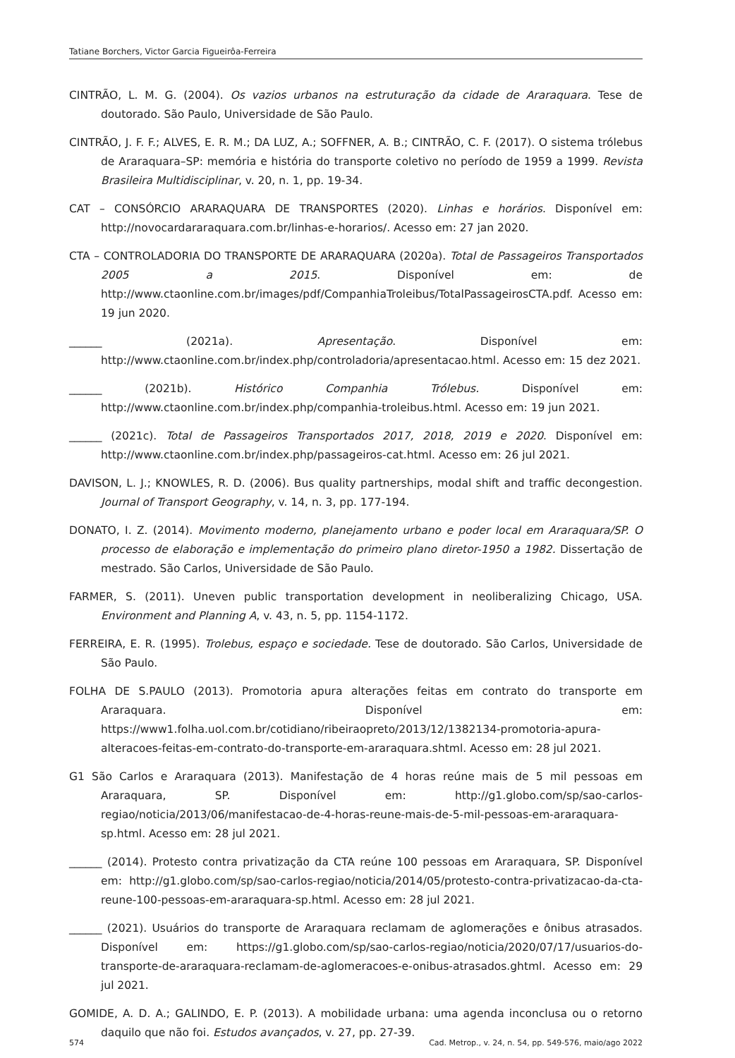Tatiane Borchers, Victor Garcia Figueirôa-Ferreira
CINTRÃO, L. M. G. (2004). Os vazios urbanos na estruturação da cidade de Araraquara. Tese de doutorado. São Paulo, Universidade de São Paulo.
CINTRÃO, J. F. F.; ALVES, E. R. M.; DA LUZ, A.; SOFFNER, A. B.; CINTRÃO, C. F. (2017). O sistema trólebus de Araraquara–SP: memória e história do transporte coletivo no período de 1959 a 1999. Revista Brasileira Multidisciplinar, v. 20, n. 1, pp. 19-34.
CAT – CONSÓRCIO ARARAQUARA DE TRANSPORTES (2020). Linhas e horários. Disponível em: http://novocardararaquara.com.br/linhas-e-horarios/. Acesso em: 27 jan 2020.
CTA – CONTROLADORIA DO TRANSPORTE DE ARARAQUARA (2020a). Total de Passageiros Transportados 2005 a 2015. Disponível em: de http://www.ctaonline.com.br/images/pdf/CompanhiaTroleibus/TotalPassageirosCTA.pdf. Acesso em: 19 jun 2020.
______ (2021a). Apresentação. Disponível em: http://www.ctaonline.com.br/index.php/controladoria/apresentacao.html. Acesso em: 15 dez 2021.
______ (2021b). Histórico Companhia Trólebus. Disponível em: http://www.ctaonline.com.br/index.php/companhia-troleibus.html. Acesso em: 19 jun 2021.
______ (2021c). Total de Passageiros Transportados 2017, 2018, 2019 e 2020. Disponível em: http://www.ctaonline.com.br/index.php/passageiros-cat.html. Acesso em: 26 jul 2021.
DAVISON, L. J.; KNOWLES, R. D. (2006). Bus quality partnerships, modal shift and traffic decongestion. Journal of Transport Geography, v. 14, n. 3, pp. 177-194.
DONATO, I. Z. (2014). Movimento moderno, planejamento urbano e poder local em Araraquara/SP. O processo de elaboração e implementação do primeiro plano diretor-1950 a 1982. Dissertação de mestrado. São Carlos, Universidade de São Paulo.
FARMER, S. (2011). Uneven public transportation development in neoliberalizing Chicago, USA. Environment and Planning A, v. 43, n. 5, pp. 1154-1172.
FERREIRA, E. R. (1995). Trolebus, espaço e sociedade. Tese de doutorado. São Carlos, Universidade de São Paulo.
FOLHA DE S.PAULO (2013). Promotoria apura alterações feitas em contrato do transporte em Araraquara. Disponível em: https://www1.folha.uol.com.br/cotidiano/ribeiraopreto/2013/12/1382134-promotoria-apura-alteracoes-feitas-em-contrato-do-transporte-em-araraquara.shtml. Acesso em: 28 jul 2021.
G1 São Carlos e Araraquara (2013). Manifestação de 4 horas reúne mais de 5 mil pessoas em Araraquara, SP. Disponível em: http://g1.globo.com/sp/sao-carlos-regiao/noticia/2013/06/manifestacao-de-4-horas-reune-mais-de-5-mil-pessoas-em-araraquara-sp.html. Acesso em: 28 jul 2021.
______ (2014). Protesto contra privatização da CTA reúne 100 pessoas em Araraquara, SP. Disponível em: http://g1.globo.com/sp/sao-carlos-regiao/noticia/2014/05/protesto-contra-privatizacao-da-cta-reune-100-pessoas-em-araraquara-sp.html. Acesso em: 28 jul 2021.
______ (2021). Usuários do transporte de Araraquara reclamam de aglomerações e ônibus atrasados. Disponível em: https://g1.globo.com/sp/sao-carlos-regiao/noticia/2020/07/17/usuarios-do-transporte-de-araraquara-reclamam-de-aglomeracoes-e-onibus-atrasados.ghtml. Acesso em: 29 jul 2021.
GOMIDE, A. D. A.; GALINDO, E. P. (2013). A mobilidade urbana: uma agenda inconclusa ou o retorno daquilo que não foi. Estudos avançados, v. 27, pp. 27-39.
574 Cad. Metrop., v. 24, n. 54, pp. 549-576, maio/ago 2022